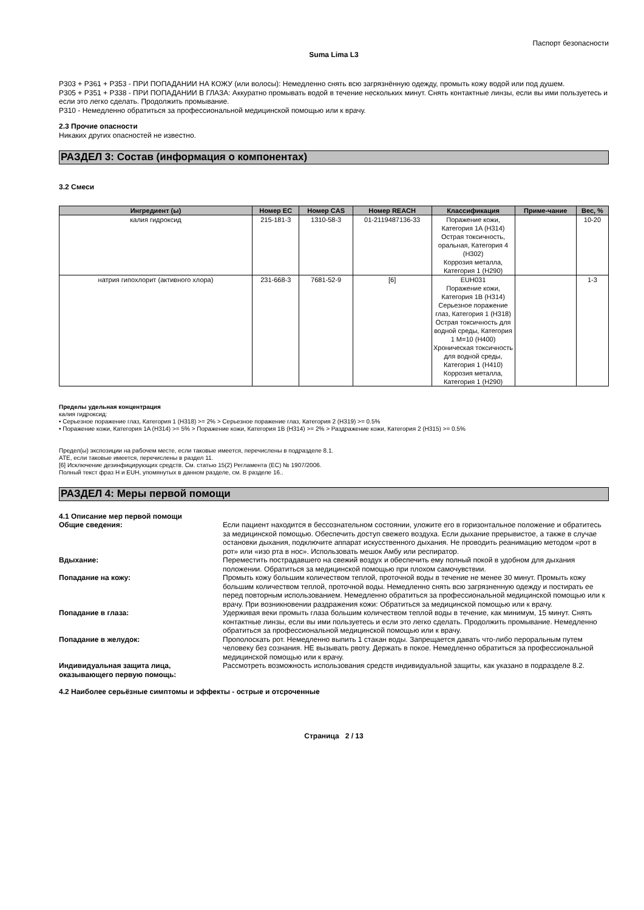Паспорт безопасности
Suma Lima L3
P303 + P361 + P353 - ПРИ ПОПАДАНИИ НА КОЖУ (или волосы): Немедленно снять всю загрязнённую одежду, промыть кожу водой или под душем.
P305 + P351 + P338 - ПРИ ПОПАДАНИИ В ГЛАЗА: Аккуратно промывать водой в течение нескольких минут. Снять контактные линзы, если вы ими пользуетесь и если это легко сделать. Продолжить промывание.
P310 - Немедленно обратиться за профессиональной медицинской помощью или к врачу.
2.3 Прочие опасности
Никаких других опасностей не известно.
РАЗДЕЛ 3: Состав (информация о компонентах)
3.2 Смеси
| Ингредиент (ы) | Номер EC | Номер CAS | Номер REACH | Классификация | Приме-чание | Вес, % |
| --- | --- | --- | --- | --- | --- | --- |
| калия гидроксид | 215-181-3 | 1310-58-3 | 01-2119487136-33 | Поражение кожи, Категория 1A (H314) Острая токсичность, оральная, Категория 4 (H302) Коррозия металла, Категория 1 (H290) | | 10-20 |
| натрия гипохлорит (активного хлора) | 231-668-3 | 7681-52-9 | [6] | EUH031 Поражение кожи, Категория 1B (H314) Серьезное поражение глаз, Категория 1 (H318) Острая токсичность для водной среды, Категория 1 M=10 (H400) Хроническая токсичность для водной среды, Категория 1 (H410) Коррозия металла, Категория 1 (H290) | | 1-3 |
Пределы удельная концентрация
калия гидроксид:
• Серьезное поражение глаз, Категория 1 (H318) >= 2% > Серьезное поражение глаз, Категория 2 (H319) >= 0.5%
• Поражение кожи, Категория 1A (H314) >= 5% > Поражение кожи, Категория 1B (H314) >= 2% > Раздражение кожи, Категория 2 (H315) >= 0.5%
Предел(ы) экспозиции на рабочем месте, если таковые имеется, перечислены в подразделе 8.1.
ATE, если таковые имеется, перечислены в раздел 11.
[6] Исключение дезинфицирующих средств. См. статью 15(2) Регламента (EC) № 1907/2006.
Полный текст фраз H и EUH, упомянутых в данном разделе, см. В разделе 16..
РАЗДЕЛ 4: Меры первой помощи
4.1 Описание мер первой помощи
| Общие сведения: | Если пациент находится в бессознательном состоянии, уложите его в горизонтальное положение и обратитесь за медицинской помощью. Обеспечить доступ свежего воздуха. Если дыхание прерывистое, а также в случае остановки дыхания, подключите аппарат искусственного дыхания. Не проводить реанимацию методом «рот в рот» или «изо рта в нос». Использовать мешок Амбу или респиратор. |
| Вдыхание: | Переместить пострадавшего на свежий воздух и обеспечить ему полный покой в удобном для дыхания положении. Обратиться за медицинской помощью при плохом самочувствии. |
| Попадание на кожу: | Промыть кожу большим количеством теплой, проточной воды в течение не менее 30 минут. Промыть кожу большим количеством теплой, проточной воды. Немедленно снять всю загрязненную одежду и постирать ее перед повторным использованием. Немедленно обратиться за профессиональной медицинской помощью или к врачу. При возникновении раздражения кожи: Обратиться за медицинской помощью или к врачу. |
| Попадание в глаза: | Удерживая веки промыть глаза большим количеством теплой воды в течение, как минимум, 15 минут. Снять контактные линзы, если вы ими пользуетесь и если это легко сделать. Продолжить промывание. Немедленно обратиться за профессиональной медицинской помощью или к врачу. |
| Попадание в желудок: | Прополоскать рот. Немедленно выпить 1 стакан воды. Запрещается давать что-либо пероральным путем человеку без сознания. НЕ вызывать рвоту. Держать в покое. Немедленно обратиться за профессиональной медицинской помощью или к врачу. |
| Индивидуальная защита лица, оказывающего первую помощь: | Рассмотреть возможность использования средств индивидуальной защиты, как указано в подразделе 8.2. |
4.2 Наиболее серьёзные симптомы и эффекты - острые и отсроченные
Страница 2 / 13